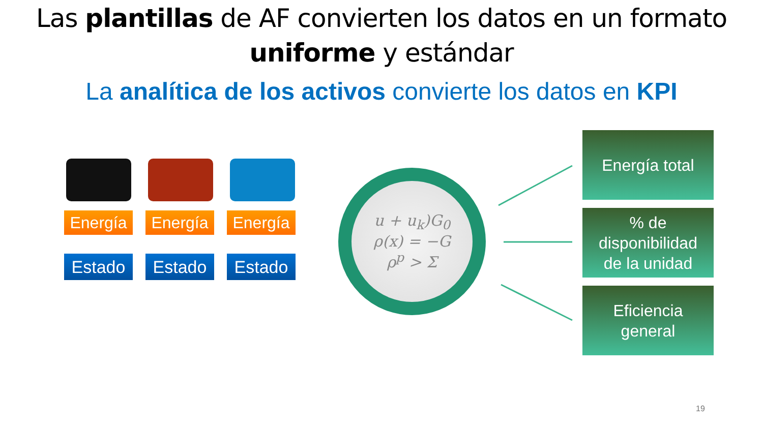Las plantillas de AF convierten los datos en un formato
uniforme y estándar
La analítica de los activos convierte los datos en KPI
Energía Energía Energía
Estado Estado Estado
u + u<sub>k</sub>)G<sub>0</sub>
ρ(x) = −G
ρ<sup>p</sup> > Σ
Energía total
% de
disponibilidad
de la unidad
Eficiencia
general
19